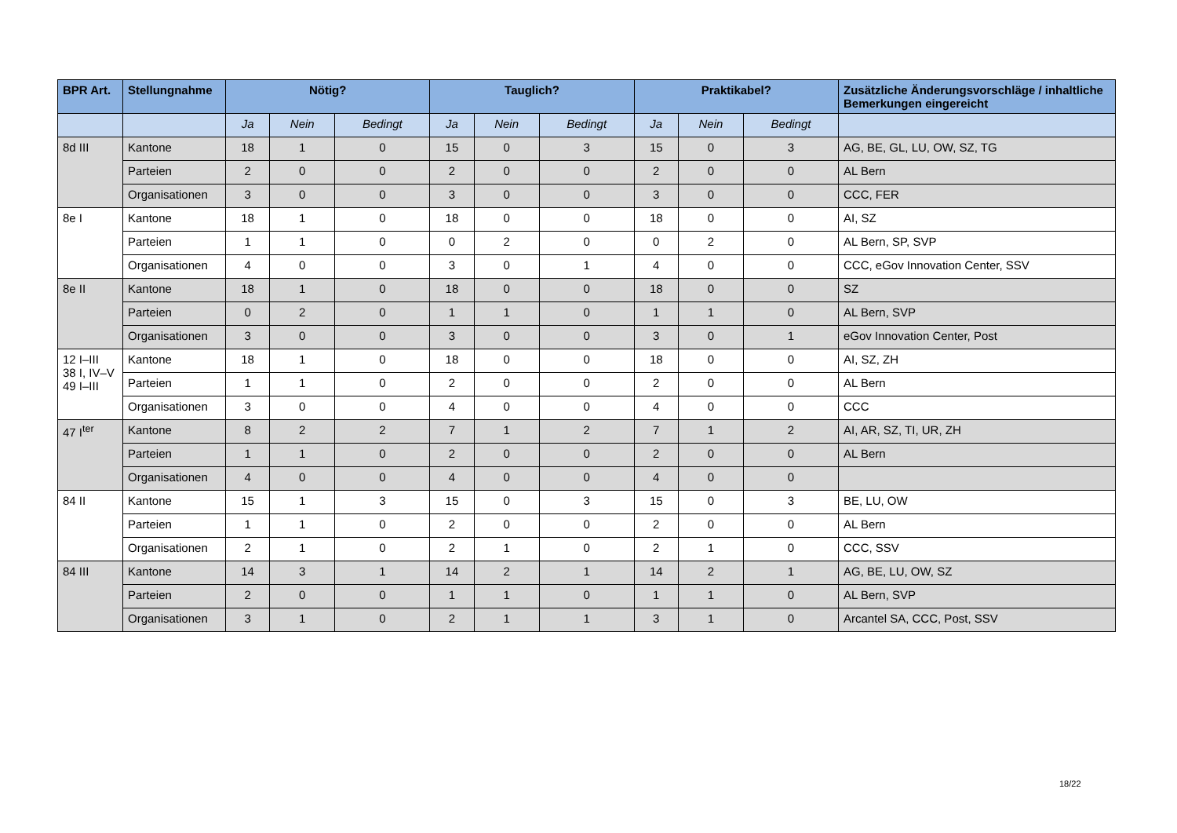| BPR Art. | Stellungnahme | Nötig? | | | Tauglich? | | | Praktikabel? | | | Zusätzliche Änderungsvorschläge / inhaltliche Bemerkungen eingereicht |
| --- | --- | --- | --- | --- | --- | --- | --- | --- | --- | --- | --- |
| | | Ja | Nein | Bedingt | Ja | Nein | Bedingt | Ja | Nein | Bedingt | |
| 8d III | Kantone | 18 | 1 | 0 | 15 | 0 | 3 | 15 | 0 | 3 | AG, BE, GL, LU, OW, SZ, TG |
| | Parteien | 2 | 0 | 0 | 2 | 0 | 0 | 2 | 0 | 0 | AL Bern |
| | Organisationen | 3 | 0 | 0 | 3 | 0 | 0 | 3 | 0 | 0 | CCC, FER |
| 8e I | Kantone | 18 | 1 | 0 | 18 | 0 | 0 | 18 | 0 | 0 | AI, SZ |
| | Parteien | 1 | 1 | 0 | 0 | 2 | 0 | 0 | 2 | 0 | AL Bern, SP, SVP |
| | Organisationen | 4 | 0 | 0 | 3 | 0 | 1 | 4 | 0 | 0 | CCC, eGov Innovation Center, SSV |
| 8e II | Kantone | 18 | 1 | 0 | 18 | 0 | 0 | 18 | 0 | 0 | SZ |
| | Parteien | 0 | 2 | 0 | 1 | 1 | 0 | 1 | 1 | 0 | AL Bern, SVP |
| | Organisationen | 3 | 0 | 0 | 3 | 0 | 0 | 3 | 0 | 1 | eGov Innovation Center, Post |
| 12 I–III 38 I, IV–V 49 I–III | Kantone | 18 | 1 | 0 | 18 | 0 | 0 | 18 | 0 | 0 | AI, SZ, ZH |
| | Parteien | 1 | 1 | 0 | 2 | 0 | 0 | 2 | 0 | 0 | AL Bern |
| | Organisationen | 3 | 0 | 0 | 4 | 0 | 0 | 4 | 0 | 0 | CCC |
| 47 I<sup>ter</sup> | Kantone | 8 | 2 | 2 | 7 | 1 | 2 | 7 | 1 | 2 | AI, AR, SZ, TI, UR, ZH |
| | Parteien | 1 | 1 | 0 | 2 | 0 | 0 | 2 | 0 | 0 | AL Bern |
| | Organisationen | 4 | 0 | 0 | 4 | 0 | 0 | 4 | 0 | 0 | |
| 84 II | Kantone | 15 | 1 | 3 | 15 | 0 | 3 | 15 | 0 | 3 | BE, LU, OW |
| | Parteien | 1 | 1 | 0 | 2 | 0 | 0 | 2 | 0 | 0 | AL Bern |
| | Organisationen | 2 | 1 | 0 | 2 | 1 | 0 | 2 | 1 | 0 | CCC, SSV |
| 84 III | Kantone | 14 | 3 | 1 | 14 | 2 | 1 | 14 | 2 | 1 | AG, BE, LU, OW, SZ |
| | Parteien | 2 | 0 | 0 | 1 | 1 | 0 | 1 | 1 | 0 | AL Bern, SVP |
| | Organisationen | 3 | 1 | 0 | 2 | 1 | 1 | 3 | 1 | 0 | Arcantel SA, CCC, Post, SSV |
18/22